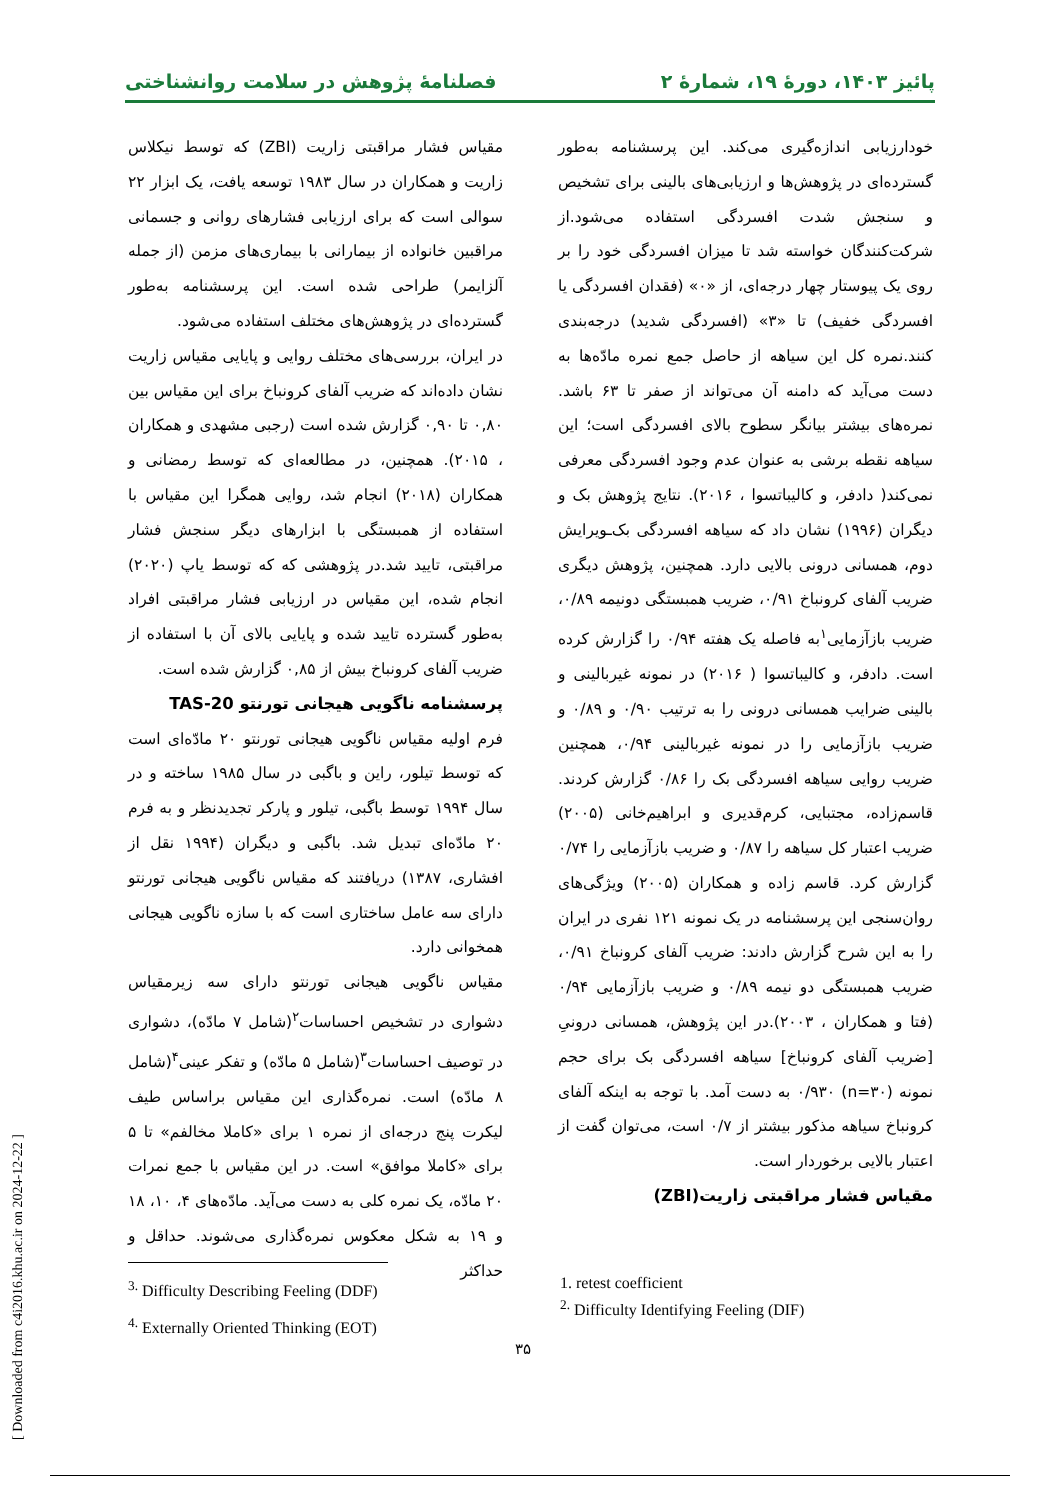پائیز ۱۴۰۳، دورهٔ ۱۹، شمارهٔ ۲ فصلنامهٔ پژوهش در سلامت روانشناختی
خودارزیابی اندازه‌گیری می‌کند. این پرسشنامه به‌طور گسترده‌ای در پژوهش‌ها و ارزیابی‌های بالینی برای تشخیص و سنجش شدت افسردگی استفاده می‌شود.از شرکت‌کنندگان خواسته شد تا میزان افسردگی خود را بر روی یک پیوستار چهار درجه‌ای، از «۰» (فقدان افسردگی یا افسردگی خفیف) تا «۳» (افسردگی شدید) درجه‌بندی کنند.نمره کل این سیاهه از حاصل جمع نمره مادّه‌ها به دست می‌آید که دامنه آن می‌تواند از صفر تا ۶۳ باشد. نمره‌های بیشتر بیانگر سطوح بالای افسردگی است؛ این سیاهه نقطه برشی به عنوان عدم وجود افسردگی معرفی نمی‌کند( دادفر، و کالیباتسوا ، ۲۰۱۶). نتایج پژوهش بک و دیگران (۱۹۹۶) نشان داد که سیاهه افسردگی بک‌ـویرایش دوم، همسانی درونی بالایی دارد. همچنین، پژوهش دیگری ضریب آلفای کرونباخ ۰/۹۱، ضریب همبستگی دونیمه ۰/۸۹، ضریب بازآزمایی<sup>۱</sup>به فاصله یک هفته ۰/۹۴ را گزارش کرده است. دادفر، و کالیباتسوا ( ۲۰۱۶) در نمونه غیربالینی و بالینی ضرایب همسانی درونی را به ترتیب ۰/۹۰ و ۰/۸۹ و ضریب بازآزمایی را در نمونه غیربالینی ۰/۹۴، همچنین ضریب روایی سیاهه افسردگی بک را ۰/۸۶ گزارش کردند. قاسم‌زاده، مجتبایی، کرم‌قدیری و ابراهیم‌خانی (۲۰۰۵) ضریب اعتبار کل سیاهه را ۰/۸۷ و ضریب بازآزمایی را ۰/۷۴ گزارش کرد. قاسم زاده و همکاران (۲۰۰۵) ویژگی‌های روان‌سنجی این پرسشنامه در یک نمونه ۱۲۱ نفری در ایران را به این شرح گزارش دادند: ضریب آلفای کرونباخ ۰/۹۱، ضریب همبستگی دو نیمه ۰/۸۹ و ضریب بازآزمایی ۰/۹۴ (فتا و همکاران ، ۲۰۰۳).در این پژوهش، همسانی درونیِ [ضریب آلفای کرونباخ] سیاهه افسردگی بک برای حجم نمونه (n=۳۰) ۰/۹۳۰ به دست آمد. با توجه به اینکه آلفای کرونباخ سیاهه مذکور بیشتر از ۰/۷ است، می‌توان گفت از اعتبار بالایی برخوردار است.
مقیاس فشار مراقبتی زاریت(ZBI)
مقیاس فشار مراقبتی زاریت (ZBI) که توسط نیکلاس زاریت و همکاران در سال ۱۹۸۳ توسعه یافت، یک ابزار ۲۲ سوالی است که برای ارزیابی فشارهای روانی و جسمانی مراقبین خانواده از بیمارانی با بیماری‌های مزمن (از جمله آلزایمر) طراحی شده است. این پرسشنامه به‌طور گسترده‌ای در پژوهش‌های مختلف استفاده می‌شود.
در ایران، بررسی‌های مختلف روایی و پایایی مقیاس زاریت نشان داده‌اند که ضریب آلفای کرونباخ برای این مقیاس بین ۰,۸۰ تا ۰,۹۰ گزارش شده است (رجبی مشهدی و همکاران ، ۲۰۱۵). همچنین، در مطالعه‌ای که توسط رمضانی و همکاران (۲۰۱۸) انجام شد، روایی همگرا این مقیاس با استفاده از همبستگی با ابزارهای دیگر سنجش فشار مراقبتی، تایید شد.در پژوهشی که که توسط یاپ (۲۰۲۰) انجام شده، این مقیاس در ارزیابی فشار مراقبتی افراد به‌طور گسترده تایید شده و پایایی بالای آن با استفاده از ضریب آلفای کرونباخ بیش از ۰,۸۵ گزارش شده است.
پرسشنامه ناگویی هیجانی تورنتو TAS-20
فرم اولیه مقیاس ناگویی هیجانی تورنتو ۲۰ مادّه‌ای است که توسط تیلور، راین و باگبی در سال ۱۹۸۵ ساخته و در سال ۱۹۹۴ توسط باگبی، تیلور و پارکر تجدیدنظر و به فرم ۲۰ مادّه‌ای تبدیل شد. باگبی و دیگران (۱۹۹۴ نقل از افشاری، ۱۳۸۷) دریافتند که مقیاس ناگویی هیجانی تورنتو دارای سه عامل ساختاری است که با سازه ناگویی هیجانی همخوانی دارد.
مقیاس ناگویی هیجانی تورنتو دارای سه زیرمقیاس دشواری در تشخیص احساسات<sup>۲</sup>(شامل ۷ مادّه)، دشواری در توصیف احساسات<sup>۳</sup>(شامل ۵ مادّه) و تفکر عینی<sup>۴</sup>(شامل ۸ مادّه) است. نمره‌گذاری این مقیاس براساس طیف لیکرت پنج درجه‌ای از نمره ۱ برای «کاملا مخالفم» تا ۵ برای «کاملا موافق» است. در این مقیاس با جمع نمرات ۲۰ مادّه، یک نمره کلی به دست می‌آید. مادّه‌های ۴، ۱۰، ۱۸ و ۱۹ به شکل معکوس نمره‌گذاری می‌شوند. حداقل و حداکثر
<sup>3.</sup> Difficulty Describing Feeling (DDF)
<sup>4.</sup> Externally Oriented Thinking (EOT)
1. retest coefficient
<sup>2.</sup> Difficulty Identifying Feeling (DIF)
۳۵
[ Downloaded from c4i2016.khu.ac.ir on 2024-12-22 ]